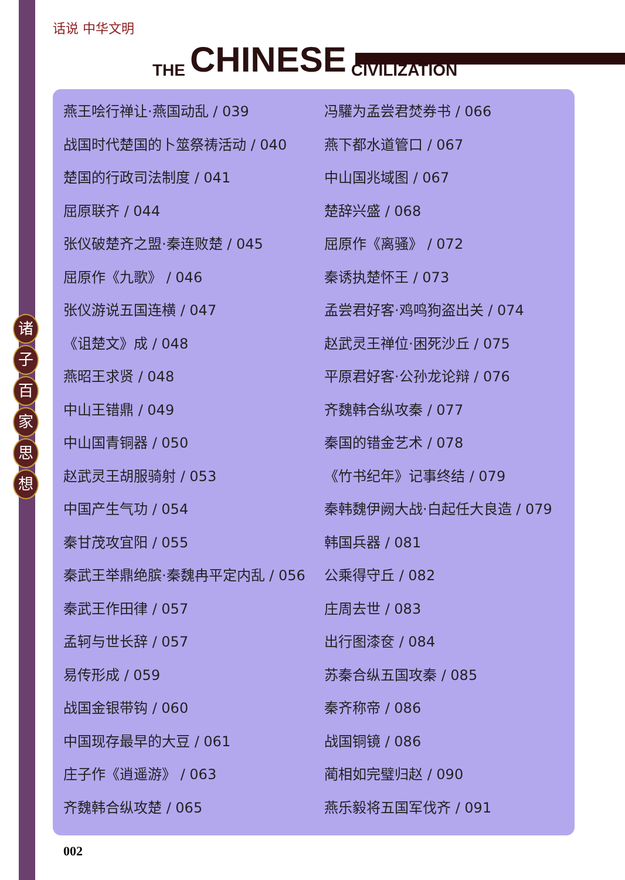话说 中华文明
THE CHINESE CIVILIZATION
诸子百家思想
燕王哙行禅让·燕国动乱 / 039
战国时代楚国的卜筮祭祷活动 / 040
楚国的行政司法制度 / 041
屈原联齐 / 044
张仪破楚齐之盟·秦连败楚 / 045
屈原作《九歌》 / 046
张仪游说五国连横 / 047
《诅楚文》成 / 048
燕昭王求贤 / 048
中山王错鼎 / 049
中山国青铜器 / 050
赵武灵王胡服骑射 / 053
中国产生气功 / 054
秦甘茂攻宜阳 / 055
秦武王举鼎绝膑·秦魏冉平定内乱 / 056
秦武王作田律 / 057
孟轲与世长辞 / 057
易传形成 / 059
战国金银带钩 / 060
中国现存最早的大豆 / 061
庄子作《逍遥游》 / 063
齐魏韩合纵攻楚 / 065
冯驩为孟尝君焚券书 / 066
燕下都水道管口 / 067
中山国兆域图 / 067
楚辞兴盛 / 068
屈原作《离骚》 / 072
秦诱执楚怀王 / 073
孟尝君好客·鸡鸣狗盗出关 / 074
赵武灵王禅位·困死沙丘 / 075
平原君好客·公孙龙论辩 / 076
齐魏韩合纵攻秦 / 077
秦国的错金艺术 / 078
《竹书纪年》记事终结 / 079
秦韩魏伊阙大战·白起任大良造 / 079
韩国兵器 / 081
公乘得守丘 / 082
庄周去世 / 083
出行图漆奁 / 084
苏秦合纵五国攻秦 / 085
秦齐称帝 / 086
战国铜镜 / 086
蔺相如完璧归赵 / 090
燕乐毅将五国军伐齐 / 091
002